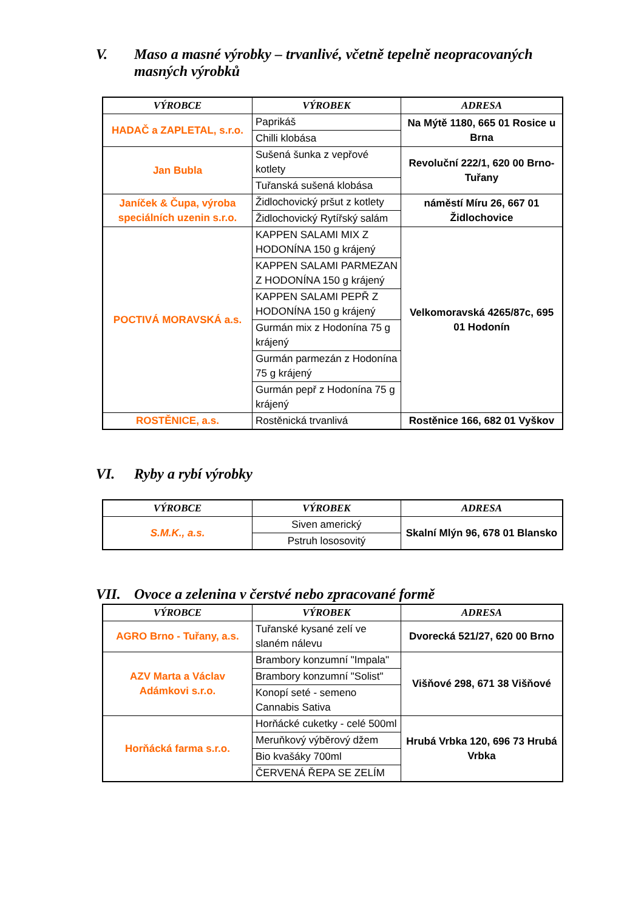V. Maso a masné výrobky – trvanlivé, včetně tepelně neopracovaných masných výrobků
| VÝROBCE | VÝROBEK | ADRESA |
| --- | --- | --- |
| HADAČ a ZAPLETAL, s.r.o. | Paprikáš | Na Mýtě 1180, 665 01 Rosice u Brna |
| | Chilli klobása | |
| Jan Bubla | Sušená šunka z vepřové kotlety | Revoluční 222/1, 620 00 Brno-Tuřany |
| | Tuřanská sušená klobása | |
| Janíček & Čupa, výroba speciálních uzenin s.r.o. | Židlochovický pršut z kotlety | náměstí Míru 26, 667 01 Židlochovice |
| | Židlochovický Rytířský salám | |
| POCTIVÁ MORAVSKÁ a.s. | KAPPEN SALAMI MIX Z HODONÍNA 150 g krájený | Velkomoravská 4265/87c, 695 01 Hodonín |
| | KAPPEN SALAMI PARMEZAN Z HODONÍNA 150 g krájený | |
| | KAPPEN SALAMI PEPŘ Z HODONÍNA 150 g krájený | |
| | Gurmán mix z Hodonína 75 g krájený | |
| | Gurmán parmezán z Hodonína 75 g krájený | |
| | Gurmán pepř z Hodonína 75 g krájený | |
| ROSTĚNICE, a.s. | Rostěnická trvanlivá | Rostěnice 166, 682 01 Vyškov |
VI. Ryby a rybí výrobky
| VÝROBCE | VÝROBEK | ADRESA |
| --- | --- | --- |
| S.M.K., a.s. | Siven americký | Skalní Mlýn 96, 678 01 Blansko |
| | Pstruh lososovitý | |
VII. Ovoce a zelenina v čerstvé nebo zpracované formě
| VÝROBCE | VÝROBEK | ADRESA |
| --- | --- | --- |
| AGRO Brno - Tuřany, a.s. | Tuřanské kysané zelí ve slaném nálevu | Dvorecká 521/27, 620 00 Brno |
| AZV Marta a Václav Adámkovi s.r.o. | Brambory konzumní "Impala" | Višňové 298, 671 38 Višňové |
| | Brambory konzumní "Solist" | |
| | Konopí seté - semeno Cannabis Sativa | |
| Horňácká farma s.r.o. | Horňácké cuketky - celé 500ml | Hrubá Vrbka 120, 696 73 Hrubá Vrbka |
| | Meruňkový výběrový džem | |
| | Bio kvašáky 700ml | |
| | ČERVENÁ ŘEPA SE ZELÍM | |